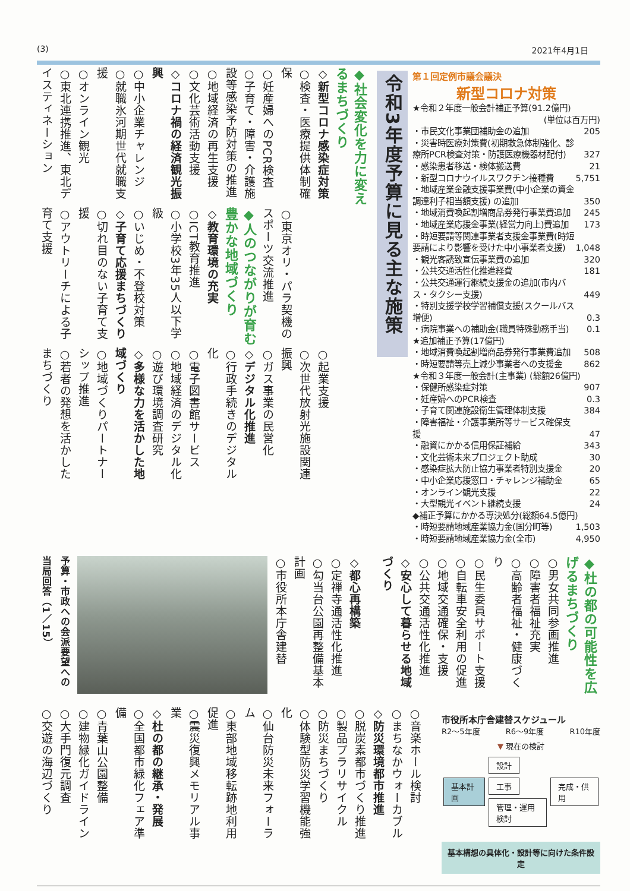(3) 2021年4月1日
◆社会変化を力に変えるまちづくり
◇新型コロナ感染症対策
○検査・医療提供体制確保
○妊産婦へのPCR検査
○子育て・障害・介護施設等感染予防対策の推進
○地域経済の再生支援
○文化芸術活動支援
◇コロナ禍の経済観光振興
○中小企業チャレンジ
○就職氷河期世代就職支援
○オンライン観光
○東北連携推進、東北デイスティネーション
○東京オリ・パラ契機のスポーツ交流推進
◆人のつながりが育む豊かな地域づくり
◇教育環境の充実
○ICT教育推進
○小学校3年35人以下学級
○いじめ・不登校対策
◇子育て応援まちづくり
○切れ目のない子育て支援
○アウトリーチによる子育て支援
○起業支援
○次世代放射光施設関連振興
○ガス事業の民営化
◇デジタル化推進
○行政手続きのデジタル化
○電子図書館サービス
○地域経済のデジタル化
○遊び環境調査研究
◇多様な力を活かした地域づくり
○地域づくりパートナーシップ推進
○若者の発想を活かしたまちづくり
令和3年度予算に見る主な施策
第１回定例市議会議決
新型コロナ対策
| ★令和２年度一般会計補正予算(91.2億円) | |
| (単位は百万円) | |
| ・市民文化事業団補助金の追加 | 205 |
| ・災害時医療対策費(初期救急体制強化、診療所PCR検査対策・防護医療機器材配付) | 327 |
| ・感染患者移送・検体搬送費 | 21 |
| ・新型コロナウイルスワクチン接種費 | 5,751 |
| ・地域産業金融支援事業費(中小企業の資金調達利子相当額支援) の追加 | 350 |
| ・地域消費喚起割増商品券発行事業費追加 | 245 |
| ・地域産業応援金事業(経営力向上)費追加 | 173 |
| ・時短要請等関連事業者支援金事業費(時短要請により影響を受けた中小事業者支援) | 1,048 |
| ・観光客誘致宣伝事業費の追加 | 320 |
| ・公共交通活性化推進経費 | 181 |
| ・公共交通運行継続支援金の追加(市内バス・タクシー支援) | 449 |
| ・特別支援学校学習補償支援(スクールバス増便) | 0.3 |
| ・病院事業への補助金(職員特殊勤務手当) | 0.1 |
| ★追加補正予算(17億円) | |
| ・地域消費喚起割増商品券発行事業費追加 | 508 |
| ・時短要請等売上減少事業者への支援金 | 862 |
| ★令和３年度一般会計(主事業) (総額26億円) | |
| ・保健所感染症対策 | 907 |
| ・妊産婦へのPCR検査 | 0.3 |
| ・子育て関連施設衛生管理体制支援 | 384 |
| ・障害福祉・介護事業所等サービス確保支援 | 47 |
| ・融資にかかる信用保証補給 | 343 |
| ・文化芸術未来プロジェクト助成 | 30 |
| ・感染症拡大防止協力事業者特別支援金 | 20 |
| ・中小企業応援窓口・チャレンジ補助金 | 65 |
| ・オンライン観光支援 | 22 |
| ・大型観光イベント継続支援 | 24 |
| ◆補正予算にかかる専決処分(総額64.5億円) | |
| ・時短要請地域産業協力金(国分町等) | 1,503 |
| ・時短要請地域産業協力金(全市) | 4,950 |
予算・市政への会派要望への当局回答（1／15）
◇都心再構築
○定禅寺通活性化推進
○勾当台公園再整備基本計画
○市役所本庁舎建替
◆杜の都の可能性を広げるまちづくり
○男女共同参画推進
○障害者福祉充実
○高齢者福祉・健康づくり
○民生委員サポート支援
○自転車安全利用の促進
○地域交通確保・支援
○公共交通活性化推進
◇安心して暮らせる地域づくり
○音楽ホール検討
○まちなかウォーカブル
◇防災環境都市推進
○脱炭素都市づくり推進
○製品プラリサイクル
○防災まちづくり
○体験型防災学習機能強化
○仙台防災未来フォーラム
○東部地域移転跡地利用促進
○震災復興メモリアル事業
◇杜の都の継承・発展
○全国都市緑化フェア準備
○青葉山公園整備
○建物緑化ガイドライン
○大手門復元調査
○交遊の海辺づくり
市役所本庁舎建替スケジュール
R2～5年度 R6～9年度 R10年度
▼ 現在の検討
基本計画
設計 工事
管理・運用検討
完成・供用
基本構想の具体化・設計等に向けた条件設定